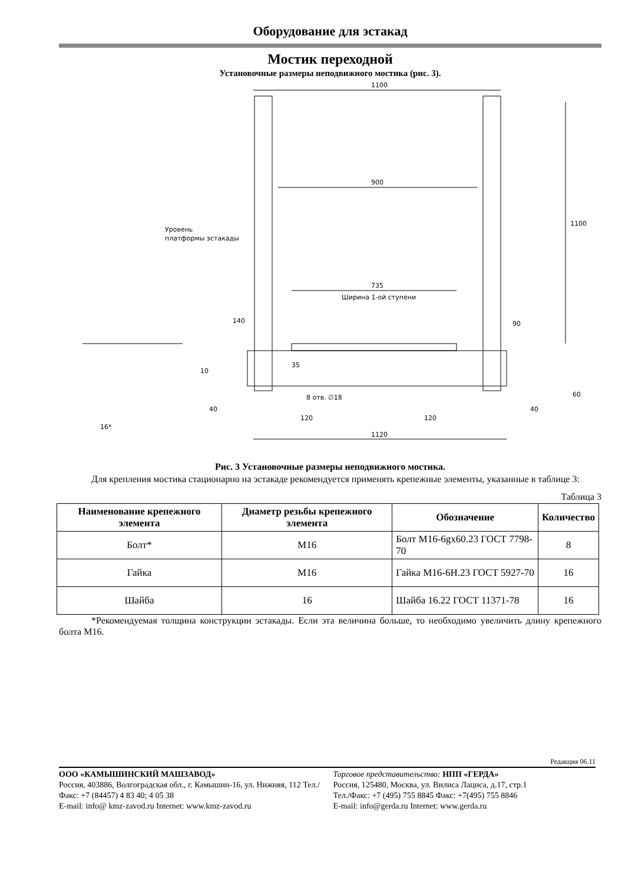Оборудование для эстакад
Мостик переходной
Установочные размеры неподвижного мостика (рис. 3).
1100
900
735
Ширина 1-ой ступени
1120
1100
Уровень
платформы эстакады
8 отв. ∅18
10
16*
40
40
120
120
90
60
35
140
Рис. 3 Установочные размеры неподвижного мостика.
Для крепления мостика стационарно на эстакаде рекомендуется применять крепежные элементы, указанные в таблице 3:
Таблица 3
| Наименование крепежного элемента | Диаметр резьбы крепежного элемента | Обозначение | Количество |
| --- | --- | --- | --- |
| Болт* | М16 | Болт М16-6gх60.23 ГОСТ 7798-70 | 8 |
| Гайка | М16 | Гайка М16-6Н.23 ГОСТ 5927-70 | 16 |
| Шайба | 16 | Шайба 16.22 ГОСТ 11371-78 | 16 |
*Рекомендуемая толщина конструкции эстакады. Если эта величина больше, то необходимо увеличить длину крепежного болта М16.
Редакция 06.11
ООО «КАМЫШИНСКИЙ МАШЗАВОД»
Россия, 403886, Волгоградская обл., г. Камышин-16, ул. Нижняя, 112 Тел./Факс: +7 (84457) 4 83 40; 4 05 38
E-mail: info@ kmz-zavod.ru Internet: www.kmz-zavod.ru
Торговое представительство: НПП «ГЕРДА»
Россия, 125480, Москва, ул. Вилиса Лациса, д.17, стр.1
Тел./Факс: +7 (495) 755 8845 Факс: +7(495) 755 8846
E-mail: info@gerda.ru Internet: www.gerda.ru